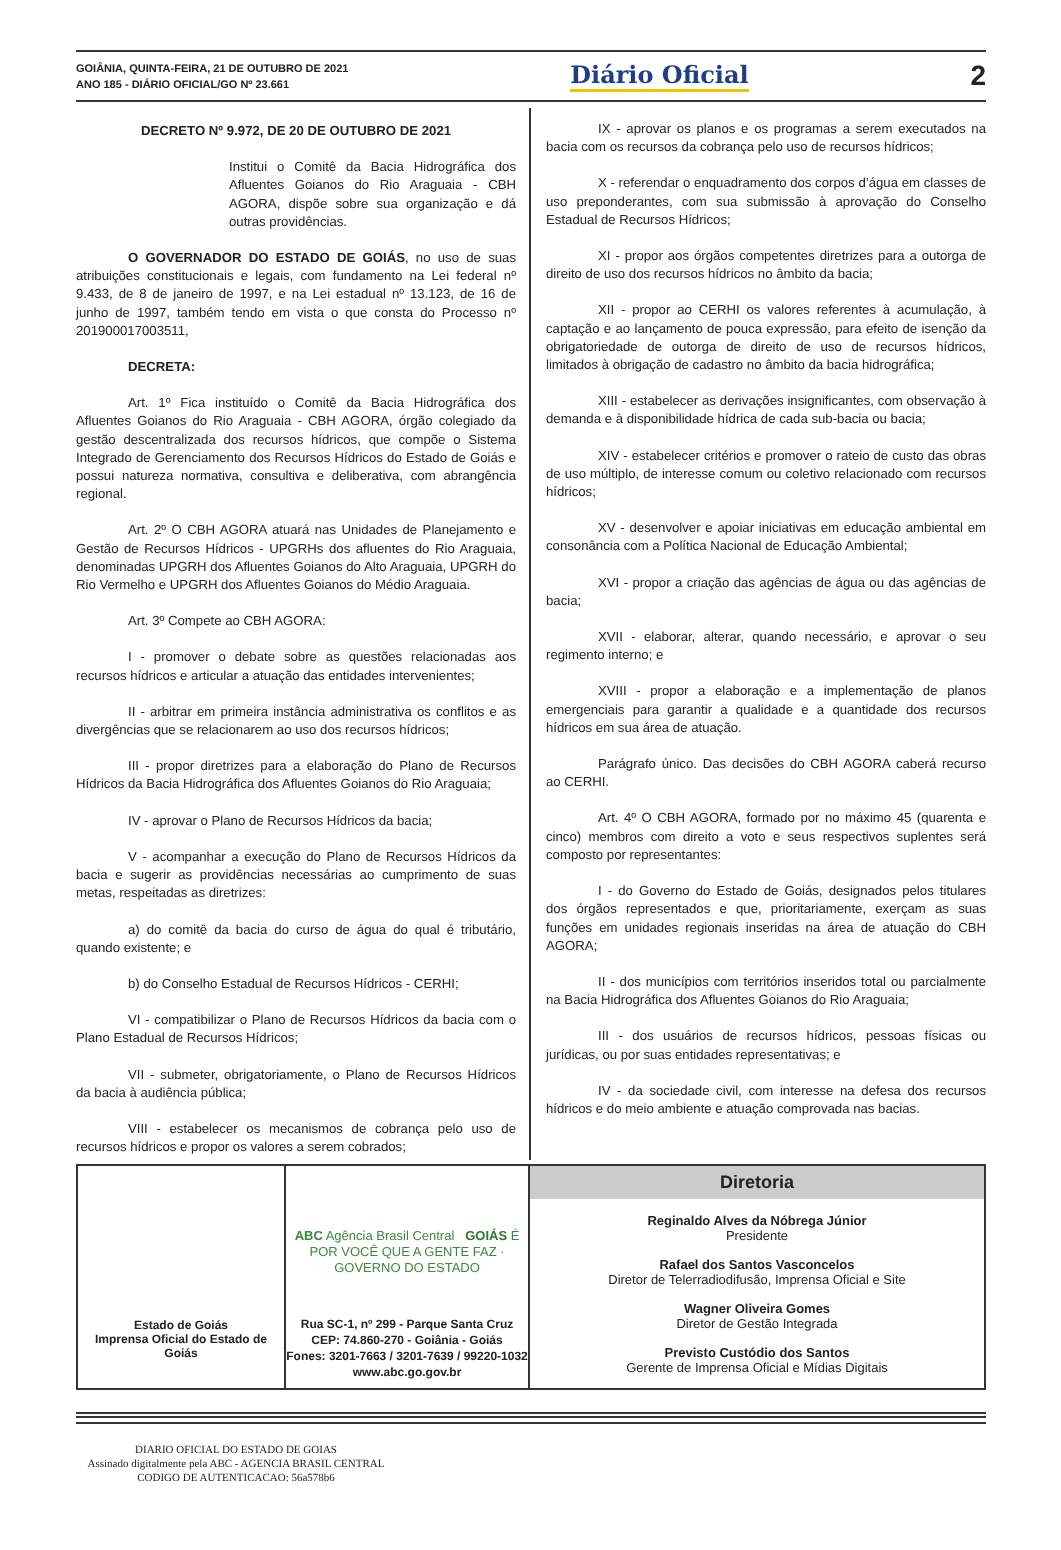GOIÂNIA, QUINTA-FEIRA, 21 DE OUTUBRO DE 2021
ANO 185 - DIÁRIO OFICIAL/GO Nº 23.661
Diário Oficial
2
DECRETO Nº 9.972, DE 20 DE OUTUBRO DE 2021
Institui o Comitê da Bacia Hidrográfica dos Afluentes Goianos do Rio Araguaia - CBH AGORA, dispõe sobre sua organização e dá outras providências.
O GOVERNADOR DO ESTADO DE GOIÁS, no uso de suas atribuições constitucionais e legais, com fundamento na Lei federal nº 9.433, de 8 de janeiro de 1997, e na Lei estadual nº 13.123, de 16 de junho de 1997, também tendo em vista o que consta do Processo nº 201900017003511,
DECRETA:
Art. 1º Fica instituído o Comitê da Bacia Hidrográfica dos Afluentes Goianos do Rio Araguaia - CBH AGORA, órgão colegiado da gestão descentralizada dos recursos hídricos, que compõe o Sistema Integrado de Gerenciamento dos Recursos Hídricos do Estado de Goiás e possui natureza normativa, consultiva e deliberativa, com abrangência regional.
Art. 2º O CBH AGORA atuará nas Unidades de Planejamento e Gestão de Recursos Hídricos - UPGRHs dos afluentes do Rio Araguaia, denominadas UPGRH dos Afluentes Goianos do Alto Araguaia, UPGRH do Rio Vermelho e UPGRH dos Afluentes Goianos do Médio Araguaia.
Art. 3º Compete ao CBH AGORA:
I - promover o debate sobre as questões relacionadas aos recursos hídricos e articular a atuação das entidades intervenientes;
II - arbitrar em primeira instância administrativa os conflitos e as divergências que se relacionarem ao uso dos recursos hídricos;
III - propor diretrizes para a elaboração do Plano de Recursos Hídricos da Bacia Hidrográfica dos Afluentes Goianos do Rio Araguaia;
IV - aprovar o Plano de Recursos Hídricos da bacia;
V - acompanhar a execução do Plano de Recursos Hídricos da bacia e sugerir as providências necessárias ao cumprimento de suas metas, respeitadas as diretrizes:
a) do comitê da bacia do curso de água do qual é tributário, quando existente; e
b) do Conselho Estadual de Recursos Hídricos - CERHI;
VI - compatibilizar o Plano de Recursos Hídricos da bacia com o Plano Estadual de Recursos Hídricos;
VII - submeter, obrigatoriamente, o Plano de Recursos Hídricos da bacia à audiência pública;
VIII - estabelecer os mecanismos de cobrança pelo uso de recursos hídricos e propor os valores a serem cobrados;
IX - aprovar os planos e os programas a serem executados na bacia com os recursos da cobrança pelo uso de recursos hídricos;
X - referendar o enquadramento dos corpos d’água em classes de uso preponderantes, com sua submissão à aprovação do Conselho Estadual de Recursos Hídricos;
XI - propor aos órgãos competentes diretrizes para a outorga de direito de uso dos recursos hídricos no âmbito da bacia;
XII - propor ao CERHI os valores referentes à acumulação, à captação e ao lançamento de pouca expressão, para efeito de isenção da obrigatoriedade de outorga de direito de uso de recursos hídricos, limitados à obrigação de cadastro no âmbito da bacia hidrográfica;
XIII - estabelecer as derivações insignificantes, com observação à demanda e à disponibilidade hídrica de cada sub-bacia ou bacia;
XIV - estabelecer critérios e promover o rateio de custo das obras de uso múltiplo, de interesse comum ou coletivo relacionado com recursos hídricos;
XV - desenvolver e apoiar iniciativas em educação ambiental em consonância com a Política Nacional de Educação Ambiental;
XVI - propor a criação das agências de água ou das agências de bacia;
XVII - elaborar, alterar, quando necessário, e aprovar o seu regimento interno; e
XVIII - propor a elaboração e a implementação de planos emergenciais para garantir a qualidade e a quantidade dos recursos hídricos em sua área de atuação.
Parágrafo único. Das decisões do CBH AGORA caberá recurso ao CERHI.
Art. 4º O CBH AGORA, formado por no máximo 45 (quarenta e cinco) membros com direito a voto e seus respectivos suplentes será composto por representantes:
I - do Governo do Estado de Goiás, designados pelos titulares dos órgãos representados e que, prioritariamente, exerçam as suas funções em unidades regionais inseridas na área de atuação do CBH AGORA;
II - dos municípios com territórios inseridos total ou parcialmente na Bacia Hidrográfica dos Afluentes Goianos do Rio Araguaia;
III - dos usuários de recursos hídricos, pessoas físicas ou jurídicas, ou por suas entidades representativas; e
IV - da sociedade civil, com interesse na defesa dos recursos hídricos e do meio ambiente e atuação comprovada nas bacias.
Estado de Goiás
Imprensa Oficial do Estado de Goiás
ABC Agência Brasil Central GOIÁS É POR VOCÊ QUE A GENTE FAZ · GOVERNO DO ESTADO
Rua SC-1, nº 299 - Parque Santa Cruz
CEP: 74.860-270 - Goiânia - Goiás
Fones: 3201-7663 / 3201-7639 / 99220-1032
www.abc.go.gov.br
Diretoria
Reginaldo Alves da Nóbrega Júnior
Presidente
Rafael dos Santos Vasconcelos
Diretor de Telerradiodifusão, Imprensa Oficial e Site
Wagner Oliveira Gomes
Diretor de Gestão Integrada
Previsto Custódio dos Santos
Gerente de Imprensa Oficial e Mídias Digitais
DIARIO OFICIAL DO ESTADO DE GOIAS
Assinado digitalmente pela ABC - AGENCIA BRASIL CENTRAL
CODIGO DE AUTENTICACAO: 56a578b6